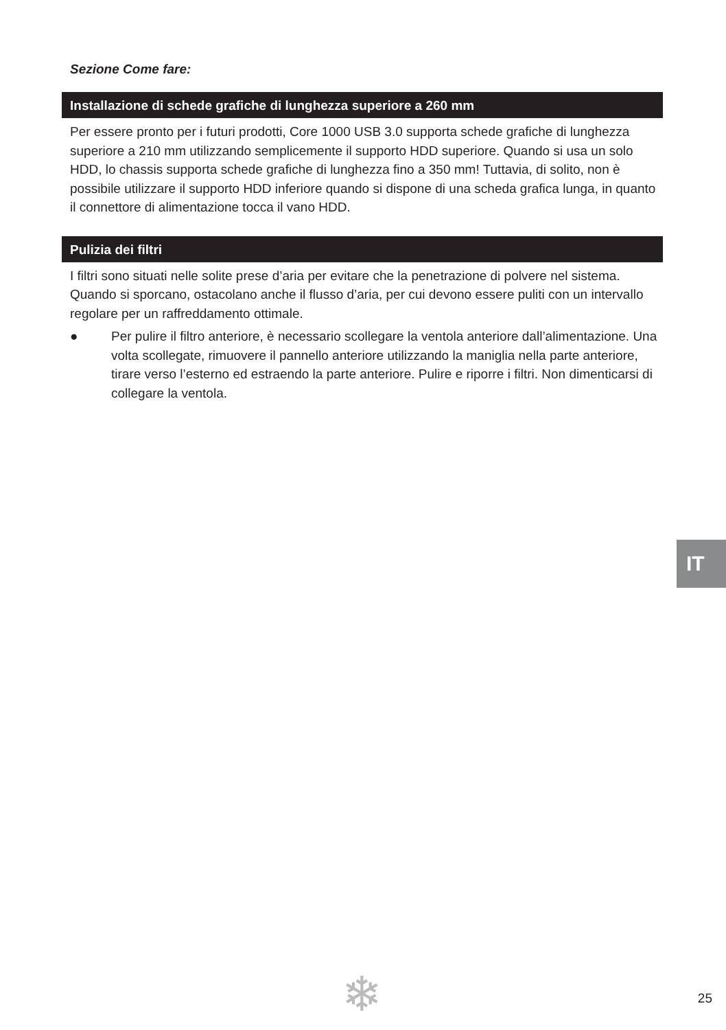Sezione Come fare:
Installazione di schede grafiche di lunghezza superiore a 260 mm
Per essere pronto per i futuri prodotti, Core 1000 USB 3.0 supporta schede grafiche di lunghezza superiore a 210 mm utilizzando semplicemente il supporto HDD superiore. Quando si usa un solo HDD, lo chassis supporta schede grafiche di lunghezza fino a 350 mm! Tuttavia, di solito, non è possibile utilizzare il supporto HDD inferiore quando si dispone di una scheda grafica lunga, in quanto il connettore di alimentazione tocca il vano HDD.
Pulizia dei filtri
I filtri sono situati nelle solite prese d’aria per evitare che la penetrazione di polvere nel sistema. Quando si sporcano, ostacolano anche il flusso d’aria, per cui devono essere puliti con un intervallo regolare per un raffreddamento ottimale.
● Per pulire il filtro anteriore, è necessario scollegare la ventola anteriore dall’alimentazione. Una volta scollegate, rimuovere il pannello anteriore utilizzando la maniglia nella parte anteriore, tirare verso l’esterno ed estraendo la parte anteriore. Pulire e riporre i filtri. Non dimenticarsi di collegare la ventola.
IT
❄ 25